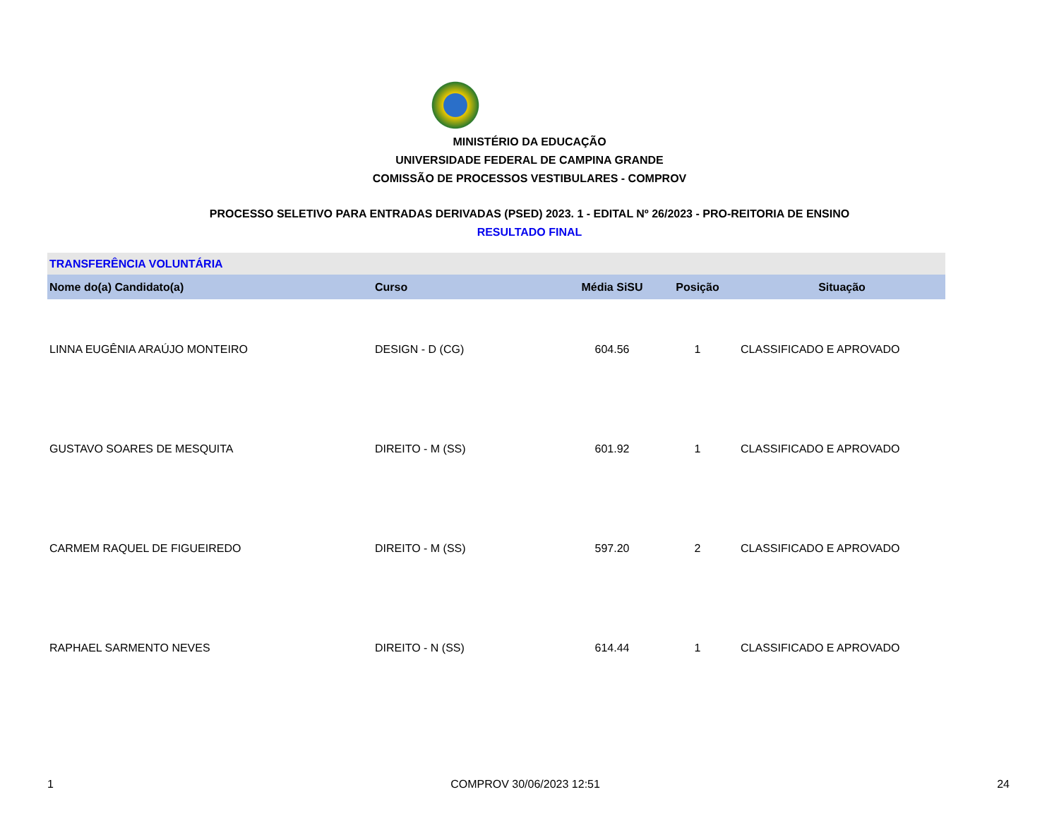MINISTÉRIO DA EDUCAÇÃO
UNIVERSIDADE FEDERAL DE CAMPINA GRANDE
COMISSÃO DE PROCESSOS VESTIBULARES - COMPROV
PROCESSO SELETIVO PARA ENTRADAS DERIVADAS (PSED) 2023. 1 - EDITAL Nº 26/2023 - PRO-REITORIA DE ENSINO
RESULTADO FINAL
| TRANSFERÊNCIA VOLUNTÁRIA | | | | |
| Nome do(a) Candidato(a) | Curso | Média SiSU | Posição | Situação |
| LINNA EUGÊNIA ARAÚJO MONTEIRO | DESIGN - D (CG) | 604.56 | 1 | CLASSIFICADO E APROVADO |
| GUSTAVO SOARES DE MESQUITA | DIREITO - M (SS) | 601.92 | 1 | CLASSIFICADO E APROVADO |
| CARMEM RAQUEL DE FIGUEIREDO | DIREITO - M (SS) | 597.20 | 2 | CLASSIFICADO E APROVADO |
| RAPHAEL SARMENTO NEVES | DIREITO - N (SS) | 614.44 | 1 | CLASSIFICADO E APROVADO |
1 COMPROV 30/06/2023 12:51 24